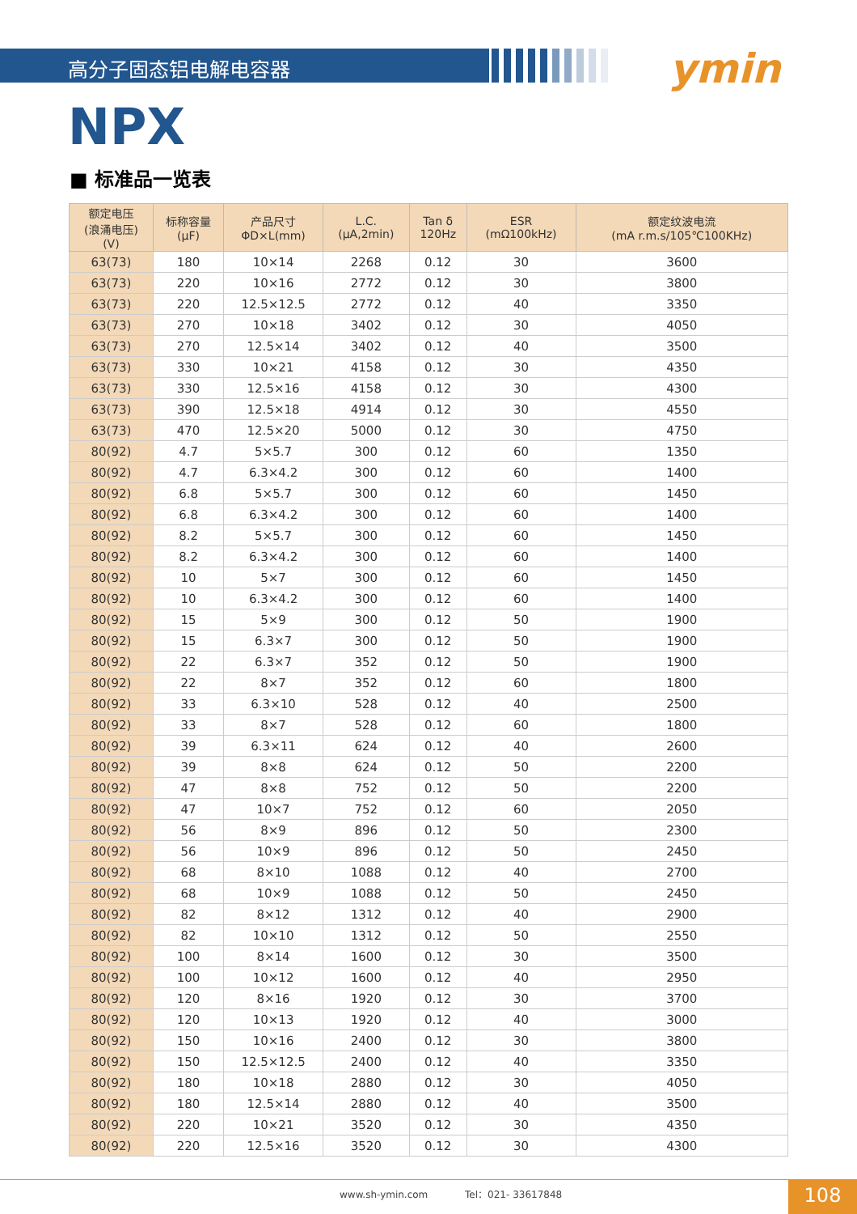高分子固态铝电解电容器
ymin
NPX
■ 标准品一览表
| 额定电压 (浪涌电压) (V) | 标称容量 (μF) | 产品尺寸 ΦD×L(mm) | L.C. (μA,2min) | Tan δ 120Hz | ESR (mΩ100kHz) | 额定纹波电流 (mA r.m.s/105℃100KHz) |
| --- | --- | --- | --- | --- | --- | --- |
| 63(73) | 180 | 10×14 | 2268 | 0.12 | 30 | 3600 |
| 63(73) | 220 | 10×16 | 2772 | 0.12 | 30 | 3800 |
| 63(73) | 220 | 12.5×12.5 | 2772 | 0.12 | 40 | 3350 |
| 63(73) | 270 | 10×18 | 3402 | 0.12 | 30 | 4050 |
| 63(73) | 270 | 12.5×14 | 3402 | 0.12 | 40 | 3500 |
| 63(73) | 330 | 10×21 | 4158 | 0.12 | 30 | 4350 |
| 63(73) | 330 | 12.5×16 | 4158 | 0.12 | 30 | 4300 |
| 63(73) | 390 | 12.5×18 | 4914 | 0.12 | 30 | 4550 |
| 63(73) | 470 | 12.5×20 | 5000 | 0.12 | 30 | 4750 |
| 80(92) | 4.7 | 5×5.7 | 300 | 0.12 | 60 | 1350 |
| 80(92) | 4.7 | 6.3×4.2 | 300 | 0.12 | 60 | 1400 |
| 80(92) | 6.8 | 5×5.7 | 300 | 0.12 | 60 | 1450 |
| 80(92) | 6.8 | 6.3×4.2 | 300 | 0.12 | 60 | 1400 |
| 80(92) | 8.2 | 5×5.7 | 300 | 0.12 | 60 | 1450 |
| 80(92) | 8.2 | 6.3×4.2 | 300 | 0.12 | 60 | 1400 |
| 80(92) | 10 | 5×7 | 300 | 0.12 | 60 | 1450 |
| 80(92) | 10 | 6.3×4.2 | 300 | 0.12 | 60 | 1400 |
| 80(92) | 15 | 5×9 | 300 | 0.12 | 50 | 1900 |
| 80(92) | 15 | 6.3×7 | 300 | 0.12 | 50 | 1900 |
| 80(92) | 22 | 6.3×7 | 352 | 0.12 | 50 | 1900 |
| 80(92) | 22 | 8×7 | 352 | 0.12 | 60 | 1800 |
| 80(92) | 33 | 6.3×10 | 528 | 0.12 | 40 | 2500 |
| 80(92) | 33 | 8×7 | 528 | 0.12 | 60 | 1800 |
| 80(92) | 39 | 6.3×11 | 624 | 0.12 | 40 | 2600 |
| 80(92) | 39 | 8×8 | 624 | 0.12 | 50 | 2200 |
| 80(92) | 47 | 8×8 | 752 | 0.12 | 50 | 2200 |
| 80(92) | 47 | 10×7 | 752 | 0.12 | 60 | 2050 |
| 80(92) | 56 | 8×9 | 896 | 0.12 | 50 | 2300 |
| 80(92) | 56 | 10×9 | 896 | 0.12 | 50 | 2450 |
| 80(92) | 68 | 8×10 | 1088 | 0.12 | 40 | 2700 |
| 80(92) | 68 | 10×9 | 1088 | 0.12 | 50 | 2450 |
| 80(92) | 82 | 8×12 | 1312 | 0.12 | 40 | 2900 |
| 80(92) | 82 | 10×10 | 1312 | 0.12 | 50 | 2550 |
| 80(92) | 100 | 8×14 | 1600 | 0.12 | 30 | 3500 |
| 80(92) | 100 | 10×12 | 1600 | 0.12 | 40 | 2950 |
| 80(92) | 120 | 8×16 | 1920 | 0.12 | 30 | 3700 |
| 80(92) | 120 | 10×13 | 1920 | 0.12 | 40 | 3000 |
| 80(92) | 150 | 10×16 | 2400 | 0.12 | 30 | 3800 |
| 80(92) | 150 | 12.5×12.5 | 2400 | 0.12 | 40 | 3350 |
| 80(92) | 180 | 10×18 | 2880 | 0.12 | 30 | 4050 |
| 80(92) | 180 | 12.5×14 | 2880 | 0.12 | 40 | 3500 |
| 80(92) | 220 | 10×21 | 3520 | 0.12 | 30 | 4350 |
| 80(92) | 220 | 12.5×16 | 3520 | 0.12 | 30 | 4300 |
www.sh-ymin.com Tel：021- 33617848 108